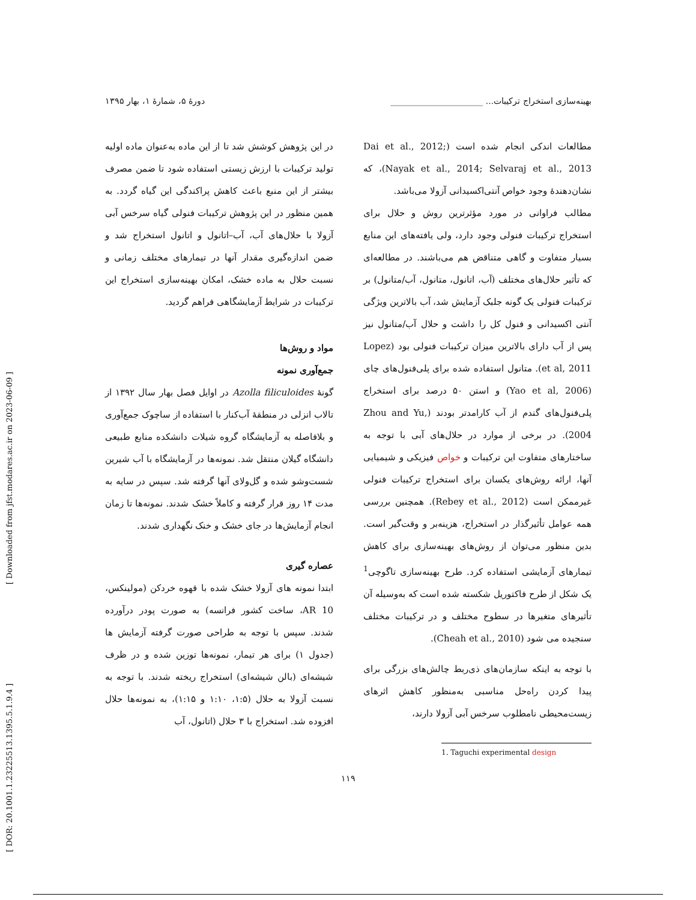[ DOR: 20.1001.1.23225513.1395.5.1.9.4 ] [ Downloaded from jfst.modares.ac.ir on 2023-06-09 ]
بهینه‌سازی استخراج ترکیبات... ______________________ دورهٔ ۵، شمارهٔ ۱، بهار ۱۳۹۵
مطالعات اندکی انجام شده است (Dai et al., 2012; Nayak et al., 2014; Selvaraj et al., 2013)، که نشان‌دهندهٔ وجود خواص آنتی‌اکسیدانی آزولا می‌باشد.
مطالب فراوانی در مورد مؤثرترین روش و حلال برای استخراج ترکیبات فنولی وجود دارد، ولی یافته‌های این منابع بسیار متفاوت و گاهی متناقض هم می‌باشند. در مطالعه‌ای که تأثیر حلال‌های مختلف (آب، اتانول، متانول، آب/متانول) بر ترکیبات فنولی یک گونه جلبک آزمایش شد، آب بالاترین ویژگی آنتی اکسیدانی و فنول کل را داشت و حلال آب/متانول نیز پس از آب دارای بالاترین میزان ترکیبات فنولی بود (Lopez et al, 2011). متانول استفاده شده برای پلی‌فنول‌های چای (Yao et al, 2006) و استن ۵۰ درصد برای استخراج پلی‌فنول‌های گندم از آب کارامدتر بودند (Zhou and Yu, 2004). در برخی از موارد در حلال‌های آبی با توجه به ساختارهای متفاوت این ترکیبات و خواص فیزیکی و شیمیایی آنها، ارائه روش‌های یکسان برای استخراج ترکیبات فنولی غیرممکن است (Rebey et al., 2012). همچنین بررسی همه عوامل تأثیرگذار در استخراج، هزینه‌بر و وقت‌گیر است. بدین منظور می‌توان از روش‌های بهینه‌سازی برای کاهش تیمارهای آزمایشی استفاده کرد. طرح بهینه‌سازی تاگوچی<sup>1</sup> یک شکل از طرح فاکتوریل شکسته شده است که به‌وسیله آن تأثیرهای متغیرها در سطوح مختلف و در ترکیبات مختلف سنجیده می شود (Cheah et al., 2010).
با توجه به اینکه سازمان‌های ذی‌ربط چالش‌های بزرگی برای پیدا کردن راه‌حل مناسبی به‌منظور کاهش اثرهای زیست‌محیطی نامطلوب سرخس آبی آزولا دارند،
1. Taguchi experimental design
در این پژوهش کوشش شد تا از این ماده به‌عنوان ماده اولیه تولید ترکیبات با ارزش زیستی استفاده شود تا ضمن مصرف بیشتر از این منبع باعث کاهش پراکندگی این گیاه گردد. به همین منظور در این پژوهش ترکیبات فنولی گیاه سرخس آبی آزولا با حلال‌های آب، آب–اتانول و اتانول استخراج شد و ضمن اندازه‌گیری مقدار آنها در تیمارهای مختلف زمانی و نسبت حلال به ماده خشک، امکان بهینه‌سازی استخراج این ترکیبات در شرایط آزمایشگاهی فراهم گردید.
مواد و روش‌ها
جمع‌آوری نمونه
گونهٔ Azolla filiculoides در اوایل فصل بهار سال ۱۳۹۲ از تالاب انزلی در منطقهٔ آب‌کنار با استفاده از ساچوک جمع‌آوری و بلافاصله به آزمایشگاه گروه شیلات دانشکده منابع طبیعی دانشگاه گیلان منتقل شد. نمونه‌ها در آزمایشگاه با آب شیرین شست‌وشو شده و گل‌ولای آنها گرفته شد. سپس در سایه به مدت ۱۴ روز قرار گرفته و کاملاً خشک شدند. نمونه‌ها تا زمان انجام آزمایش‌ها در جای خشک و خنک نگهداری شدند.
عصاره گیری
ابتدا نمونه های آزولا خشک شده با قهوه خردکن (مولینکس، AR 10، ساخت کشور فرانسه) به صورت پودر درآورده شدند. سپس با توجه به طراحی صورت گرفته آزمایش ها (جدول ۱) برای هر تیمار، نمونه‌ها توزین شده و در ظرف شیشه‌ای (بالن شیشه‌ای) استخراج ریخته شدند. با توجه به نسبت آزولا به حلال (۱:۵، ۱:۱۰ و ۱:۱۵)، به نمونه‌ها حلال افزوده شد. استخراج با ۳ حلال (اتانول، آب
۱۱۹